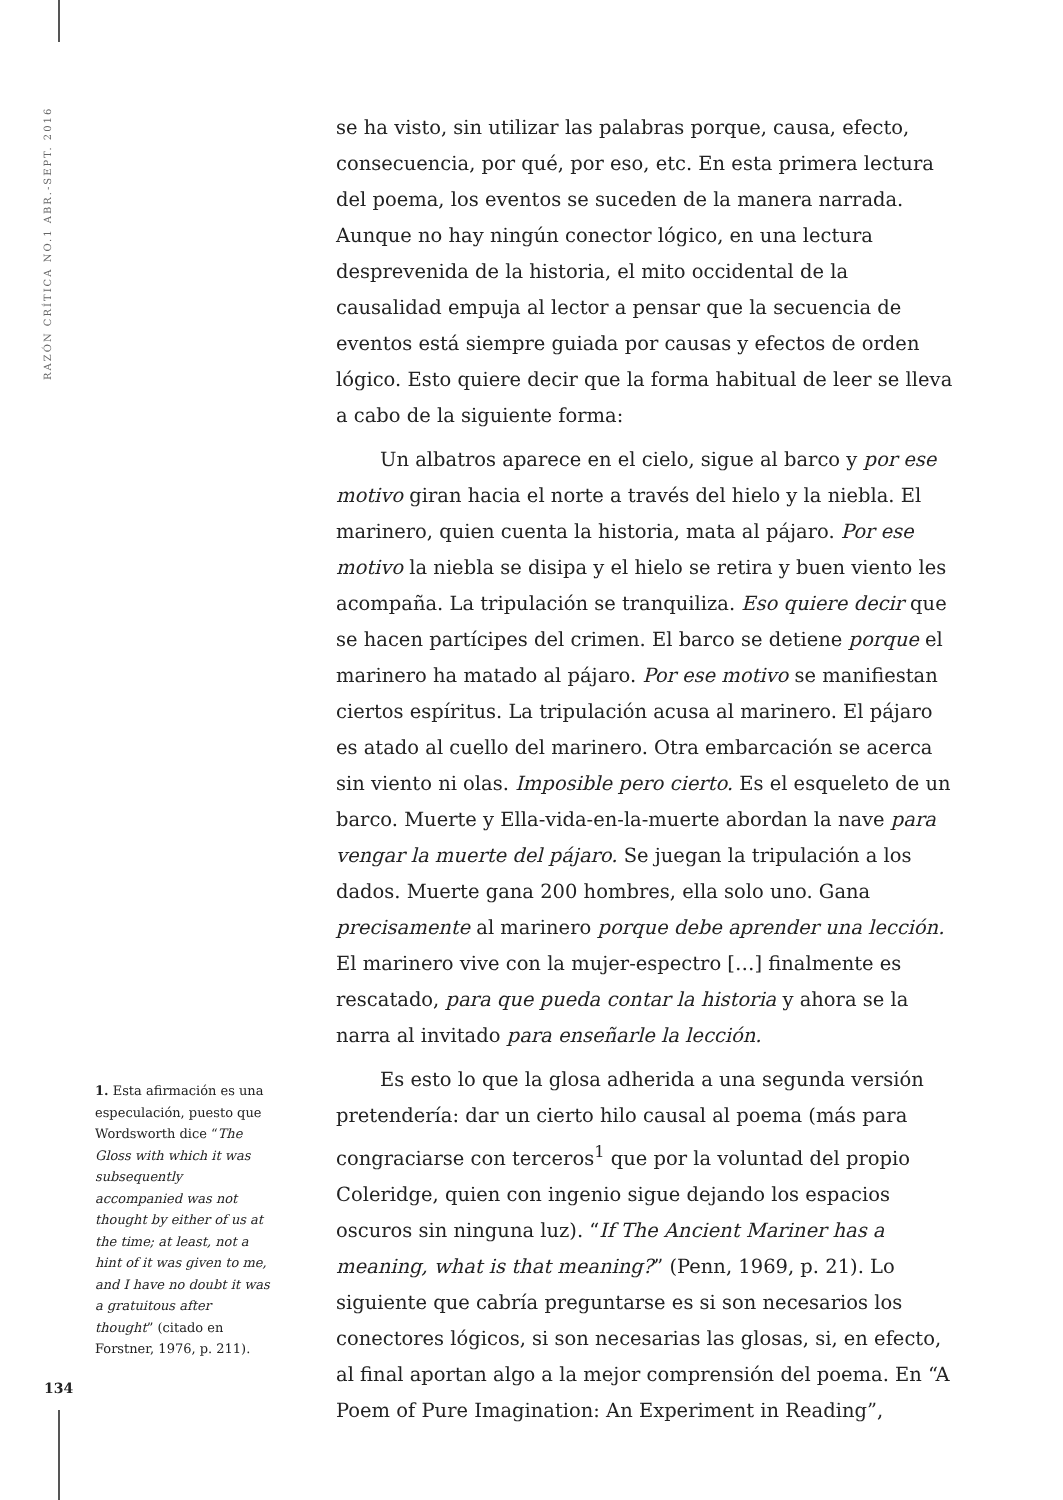RAZÓN CRÍTICA NO.1 ABR.-SEPT. 2016
1. Esta afirmación es una especulación, puesto que Wordsworth dice “The Gloss with which it was subsequently accompanied was not thought by either of us at the time; at least, not a hint of it was given to me, and I have no doubt it was a gratuitous after thought” (citado en Forstner, 1976, p. 211).
se ha visto, sin utilizar las palabras porque, causa, efecto, consecuencia, por qué, por eso, etc. En esta primera lectura del poema, los eventos se suceden de la manera narrada. Aunque no hay ningún conector lógico, en una lectura desprevenida de la historia, el mito occidental de la causalidad empuja al lector a pensar que la secuencia de eventos está siempre guiada por causas y efectos de orden lógico. Esto quiere decir que la forma habitual de leer se lleva a cabo de la siguiente forma:
Un albatros aparece en el cielo, sigue al barco y por ese motivo giran hacia el norte a través del hielo y la niebla. El marinero, quien cuenta la historia, mata al pájaro. Por ese motivo la niebla se disipa y el hielo se retira y buen viento les acompaña. La tripulación se tranquiliza. Eso quiere decir que se hacen partícipes del crimen. El barco se detiene porque el marinero ha matado al pájaro. Por ese motivo se manifiestan ciertos espíritus. La tripulación acusa al marinero. El pájaro es atado al cuello del marinero. Otra embarcación se acerca sin viento ni olas. Imposible pero cierto. Es el esqueleto de un barco. Muerte y Ella-vida-en-la-muerte abordan la nave para vengar la muerte del pájaro. Se juegan la tripulación a los dados. Muerte gana 200 hombres, ella solo uno. Gana precisamente al marinero porque debe aprender una lección. El marinero vive con la mujer-espectro […] finalmente es rescatado, para que pueda contar la historia y ahora se la narra al invitado para enseñarle la lección.
Es esto lo que la glosa adherida a una segunda versión pretendería: dar un cierto hilo causal al poema (más para congraciarse con terceros<sup>1</sup> que por la voluntad del propio Coleridge, quien con ingenio sigue dejando los espacios oscuros sin ninguna luz). “If The Ancient Mariner has a meaning, what is that meaning?” (Penn, 1969, p. 21). Lo siguiente que cabría preguntarse es si son necesarios los conectores lógicos, si son necesarias las glosas, si, en efecto, al final aportan algo a la mejor comprensión del poema. En “A Poem of Pure Imagination: An Experiment in Reading”,
134